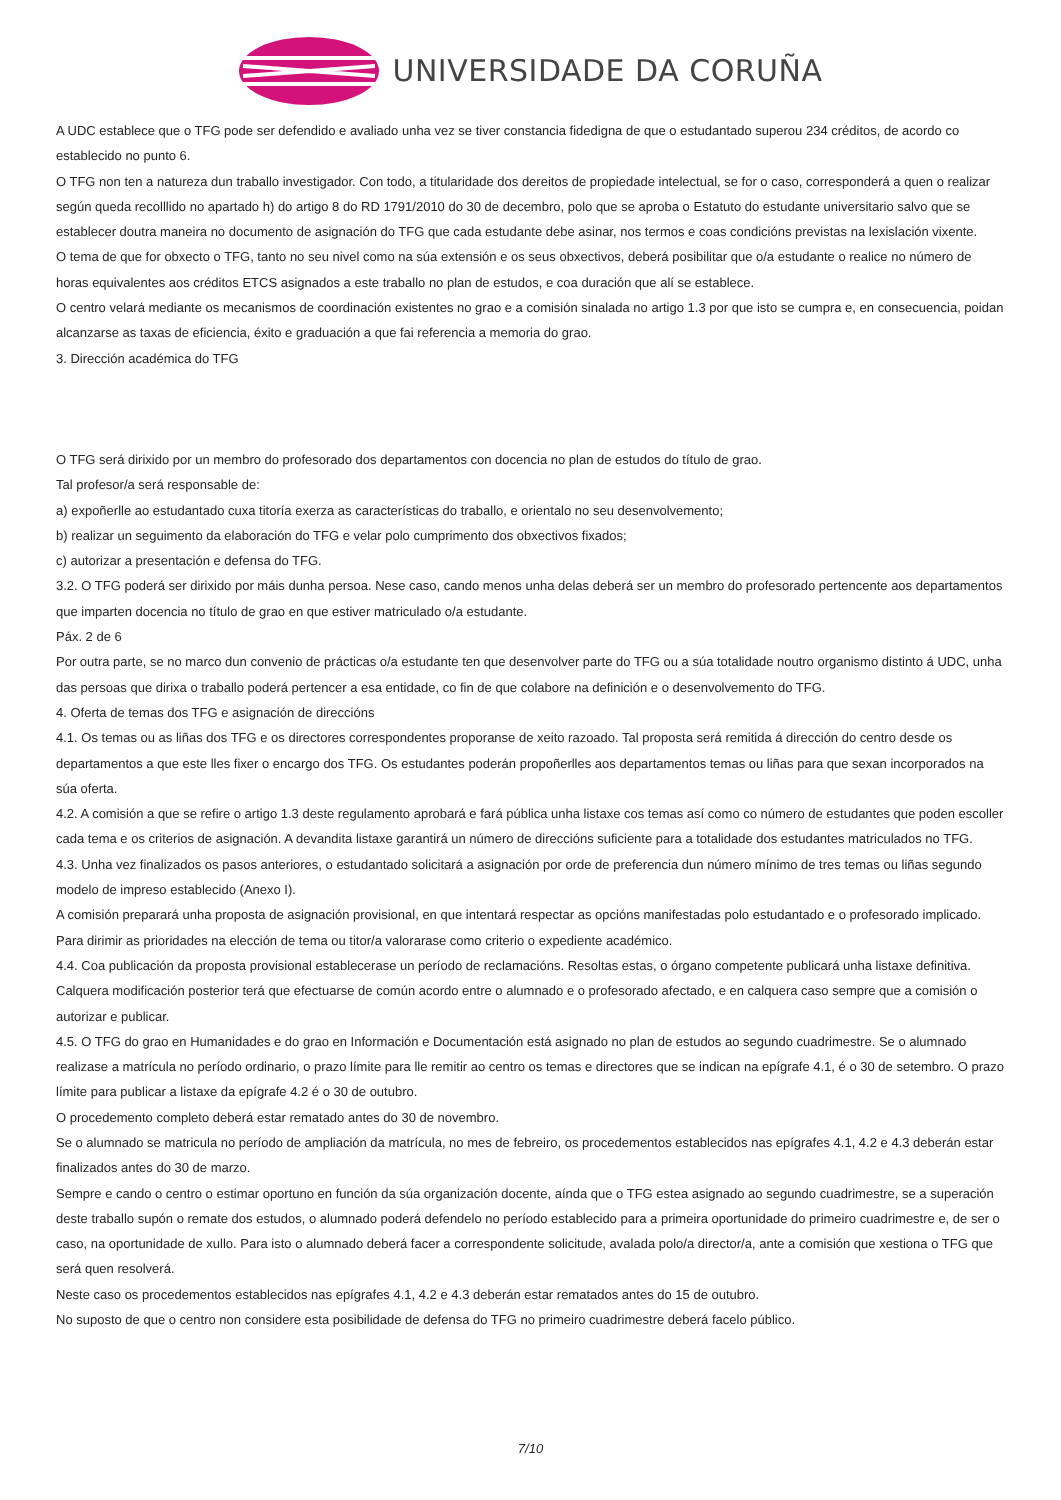UNIVERSIDADE DA CORUÑA
A UDC establece que o TFG pode ser defendido e avaliado unha vez se tiver constancia fidedigna de que o estudantado superou 234 créditos, de acordo co establecido no punto 6.
O TFG non ten a natureza dun traballo investigador. Con todo, a titularidade dos dereitos de propiedade intelectual, se for o caso, corresponderá a quen o realizar según queda recolllido no apartado h) do artigo 8 do RD 1791/2010 do 30 de decembro, polo que se aproba o Estatuto do estudante universitario salvo que se establecer doutra maneira no documento de asignación do TFG que cada estudante debe asinar, nos termos e coas condicións previstas na lexislación vixente.
O tema de que for obxecto o TFG, tanto no seu nivel como na súa extensión e os seus obxectivos, deberá posibilitar que o/a estudante o realice no número de horas equivalentes aos créditos ETCS asignados a este traballo no plan de estudos, e coa duración que alí se establece.
O centro velará mediante os mecanismos de coordinación existentes no grao e a comisión sinalada no artigo 1.3 por que isto se cumpra e, en consecuencia, poidan alcanzarse as taxas de eficiencia, éxito e graduación a que fai referencia a memoria do grao.
3. Dirección académica do TFG
O TFG será dirixido por un membro do profesorado dos departamentos con docencia no plan de estudos do título de grao.
Tal profesor/a será responsable de:
a) expoñerlle ao estudantado cuxa titoría exerza as características do traballo, e orientalo no seu desenvolvemento;
b) realizar un seguimento da elaboración do TFG e velar polo cumprimento dos obxectivos fixados;
c) autorizar a presentación e defensa do TFG.
3.2. O TFG poderá ser dirixido por máis dunha persoa. Nese caso, cando menos unha delas deberá ser un membro do profesorado pertencente aos departamentos que imparten docencia no título de grao en que estiver matriculado o/a estudante.
Páx. 2 de 6
Por outra parte, se no marco dun convenio de prácticas o/a estudante ten que desenvolver parte do TFG ou a súa totalidade noutro organismo distinto á UDC, unha das persoas que dirixa o traballo poderá pertencer a esa entidade, co fin de que colabore na definición e o desenvolvemento do TFG.
4. Oferta de temas dos TFG e asignación de direccións
4.1. Os temas ou as liñas dos TFG e os directores correspondentes proporanse de xeito razoado. Tal proposta será remitida á dirección do centro desde os departamentos a que este lles fixer o encargo dos TFG. Os estudantes poderán propoñerlles aos departamentos temas ou liñas para que sexan incorporados na súa oferta.
4.2. A comisión a que se refire o artigo 1.3 deste regulamento aprobará e fará pública unha listaxe cos temas así como co número de estudantes que poden escoller cada tema e os criterios de asignación. A devandita listaxe garantirá un número de direccións suficiente para a totalidade dos estudantes matriculados no TFG.
4.3. Unha vez finalizados os pasos anteriores, o estudantado solicitará a asignación por orde de preferencia dun número mínimo de tres temas ou liñas segundo modelo de impreso establecido (Anexo I).
A comisión preparará unha proposta de asignación provisional, en que intentará respectar as opcións manifestadas polo estudantado e o profesorado implicado. Para dirimir as prioridades na elección de tema ou titor/a valorarase como criterio o expediente académico.
4.4. Coa publicación da proposta provisional establecerase un período de reclamacións. Resoltas estas, o órgano competente publicará unha listaxe definitiva. Calquera modificación posterior terá que efectuarse de común acordo entre o alumnado e o profesorado afectado, e en calquera caso sempre que a comisión o autorizar e publicar.
4.5. O TFG do grao en Humanidades e do grao en Información e Documentación está asignado no plan de estudos ao segundo cuadrimestre. Se o alumnado realizase a matrícula no período ordinario, o prazo límite para lle remitir ao centro os temas e directores que se indican na epígrafe 4.1, é o 30 de setembro. O prazo límite para publicar a listaxe da epígrafe 4.2 é o 30 de outubro.
O procedemento completo deberá estar rematado antes do 30 de novembro.
Se o alumnado se matricula no período de ampliación da matrícula, no mes de febreiro, os procedementos establecidos nas epígrafes 4.1, 4.2 e 4.3 deberán estar finalizados antes do 30 de marzo.
Sempre e cando o centro o estimar oportuno en función da súa organización docente, aínda que o TFG estea asignado ao segundo cuadrimestre, se a superación deste traballo supón o remate dos estudos, o alumnado poderá defendelo no período establecido para a primeira oportunidade do primeiro cuadrimestre e, de ser o caso, na oportunidade de xullo. Para isto o alumnado deberá facer a correspondente solicitude, avalada polo/a director/a, ante a comisión que xestiona o TFG que será quen resolverá.
Neste caso os procedementos establecidos nas epígrafes 4.1, 4.2 e 4.3 deberán estar rematados antes do 15 de outubro.
No suposto de que o centro non considere esta posibilidade de defensa do TFG no primeiro cuadrimestre deberá facelo público.
7/10